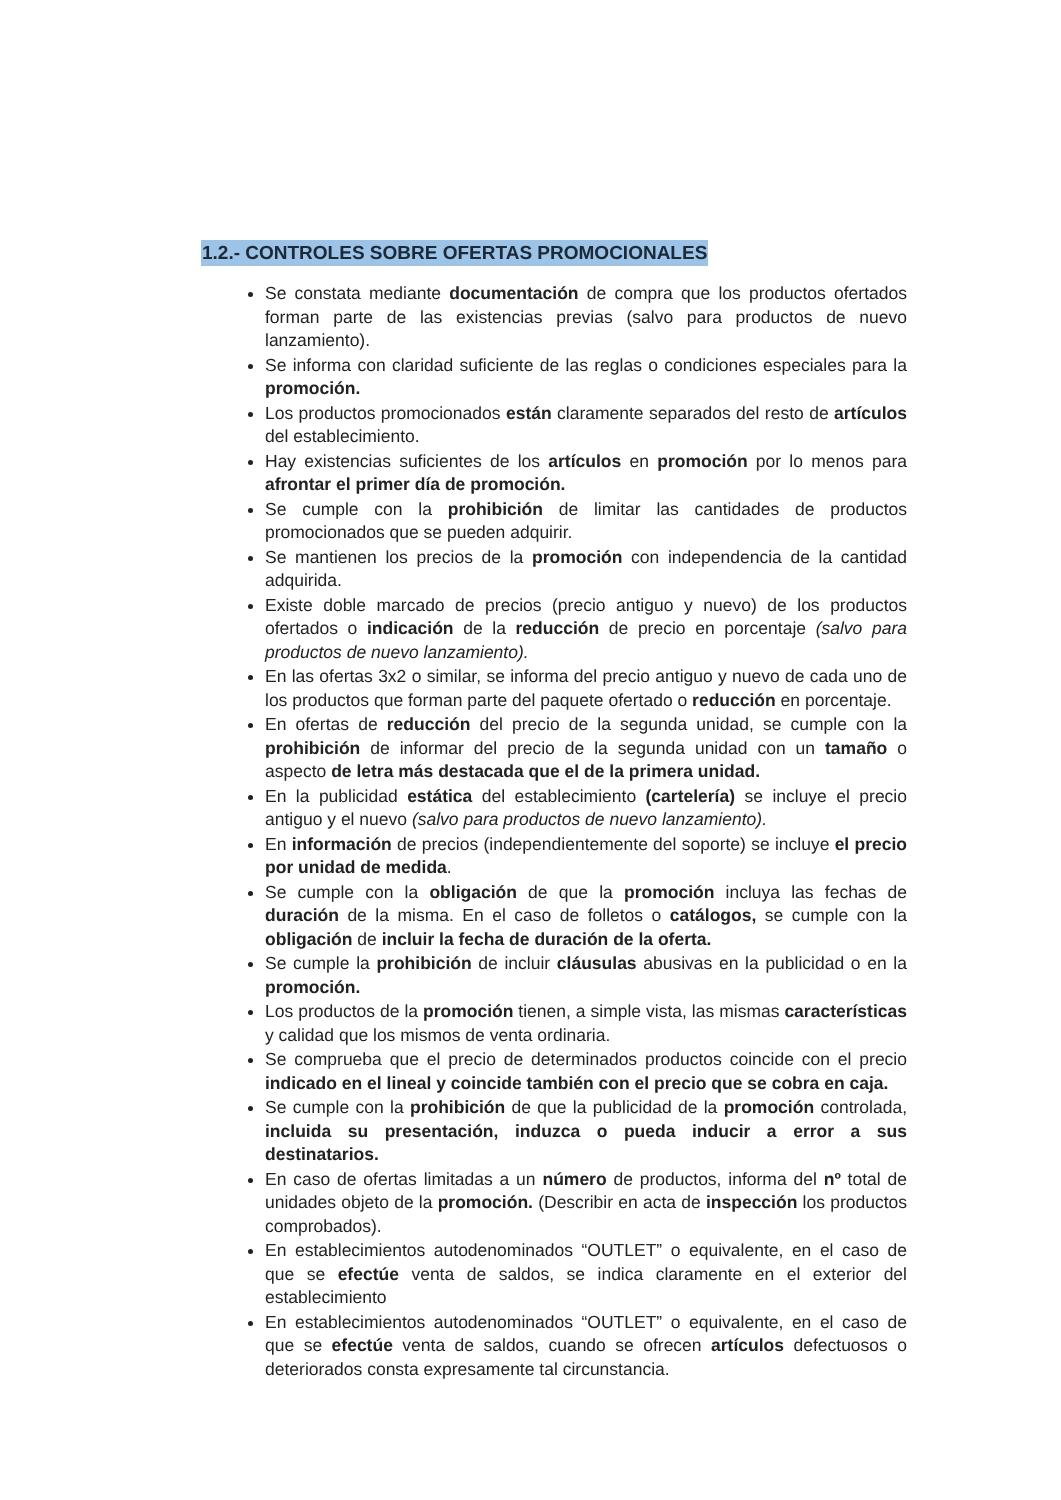1.2.- CONTROLES SOBRE OFERTAS PROMOCIONALES
Se constata mediante documentación de compra que los productos ofertados forman parte de las existencias previas (salvo para productos de nuevo lanzamiento).
Se informa con claridad suficiente de las reglas o condiciones especiales para la promoción.
Los productos promocionados están claramente separados del resto de artículos del establecimiento.
Hay existencias suficientes de los artículos en promoción por lo menos para afrontar el primer día de promoción.
Se cumple con la prohibición de limitar las cantidades de productos promocionados que se pueden adquirir.
Se mantienen los precios de la promoción con independencia de la cantidad adquirida.
Existe doble marcado de precios (precio antiguo y nuevo) de los productos ofertados o indicación de la reducción de precio en porcentaje (salvo para productos de nuevo lanzamiento).
En las ofertas 3x2 o similar, se informa del precio antiguo y nuevo de cada uno de los productos que forman parte del paquete ofertado o reducción en porcentaje.
En ofertas de reducción del precio de la segunda unidad, se cumple con la prohibición de informar del precio de la segunda unidad con un tamaño o aspecto de letra más destacada que el de la primera unidad.
En la publicidad estática del establecimiento (cartelería) se incluye el precio antiguo y el nuevo (salvo para productos de nuevo lanzamiento).
En información de precios (independientemente del soporte) se incluye el precio por unidad de medida.
Se cumple con la obligación de que la promoción incluya las fechas de duración de la misma. En el caso de folletos o catálogos, se cumple con la obligación de incluir la fecha de duración de la oferta.
Se cumple la prohibición de incluir cláusulas abusivas en la publicidad o en la promoción.
Los productos de la promoción tienen, a simple vista, las mismas características y calidad que los mismos de venta ordinaria.
Se comprueba que el precio de determinados productos coincide con el precio indicado en el lineal y coincide también con el precio que se cobra en caja.
Se cumple con la prohibición de que la publicidad de la promoción controlada, incluida su presentación, induzca o pueda inducir a error a sus destinatarios.
En caso de ofertas limitadas a un número de productos, informa del nº total de unidades objeto de la promoción. (Describir en acta de inspección los productos comprobados).
En establecimientos autodenominados “OUTLET” o equivalente, en el caso de que se efectúe venta de saldos, se indica claramente en el exterior del establecimiento
En establecimientos autodenominados “OUTLET” o equivalente, en el caso de que se efectúe venta de saldos, cuando se ofrecen artículos defectuosos o deteriorados consta expresamente tal circunstancia.